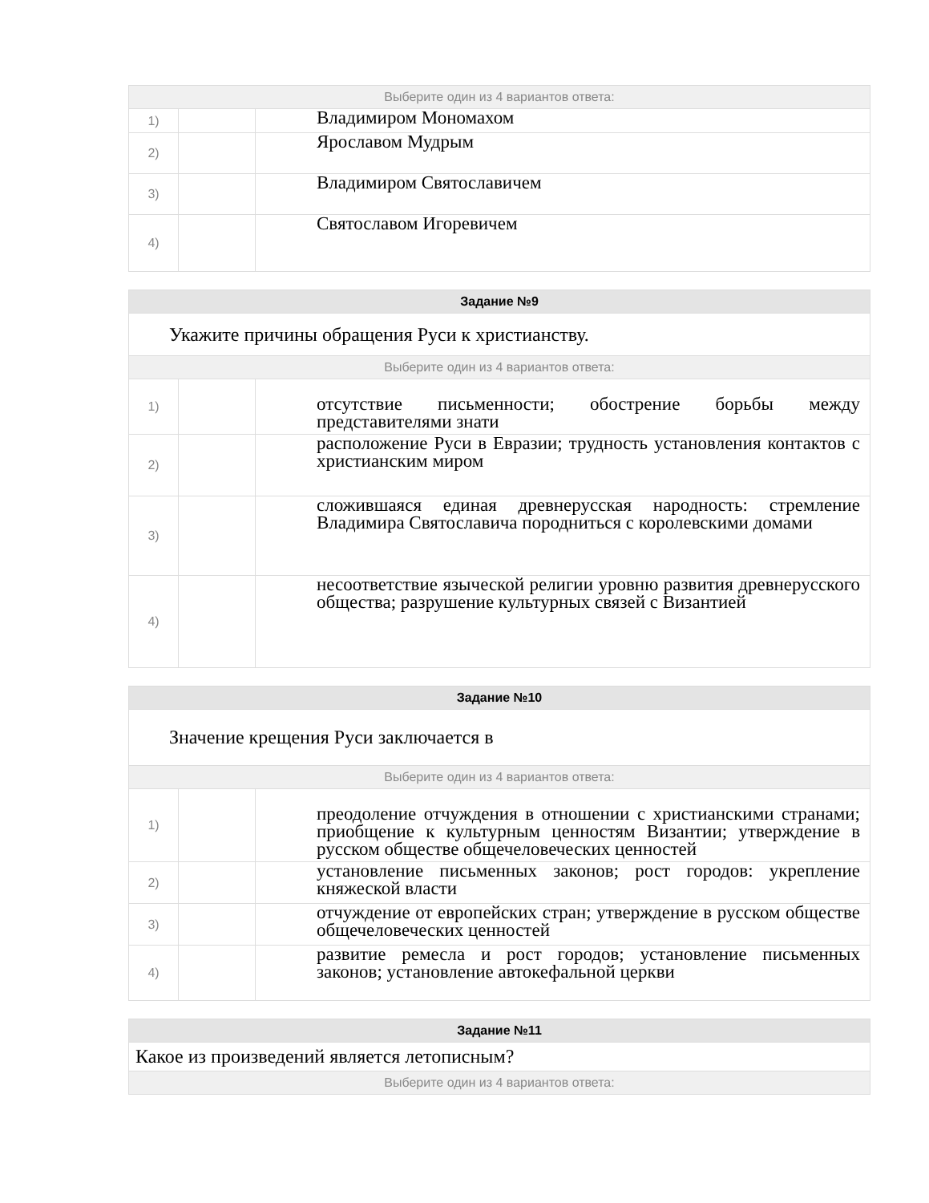| Выберите один из 4 вариантов ответа: | | |
| 1) | | Владимиром Мономахом |
| 2) | | Ярославом Мудрым |
| 3) | | Владимиром Святославичем |
| 4) | | Святославом Игоревичем |
| Задание №9 | | |
| Укажите причины обращения Руси к христианству. | | |
| Выберите один из 4 вариантов ответа: | | |
| 1) | | отсутствие письменности; обострение борьбы между представителями знати |
| 2) | | расположение Руси в Евразии; трудность установления контактов с христианским миром |
| 3) | | сложившаяся единая древнерусская народность: стремление Владимира Святославича породниться с королевскими домами |
| 4) | | несоответствие языческой религии уровню развития древнерусского общества; разрушение культурных связей с Византией |
| Задание №10 | | |
| Значение крещения Руси заключается в | | |
| Выберите один из 4 вариантов ответа: | | |
| 1) | | преодоление отчуждения в отношении с христианскими странами; приобщение к культурным ценностям Византии; утверждение в русском обществе общечеловеческих ценностей |
| 2) | | установление письменных законов; рост городов: укрепление княжеской власти |
| 3) | | отчуждение от европейских стран; утверждение в русском обществе общечеловеческих ценностей |
| 4) | | развитие ремесла и рост городов; установление письменных законов; установление автокефальной церкви |
| Задание №11 |
| Какое из произведений является летописным? |
| Выберите один из 4 вариантов ответа: |